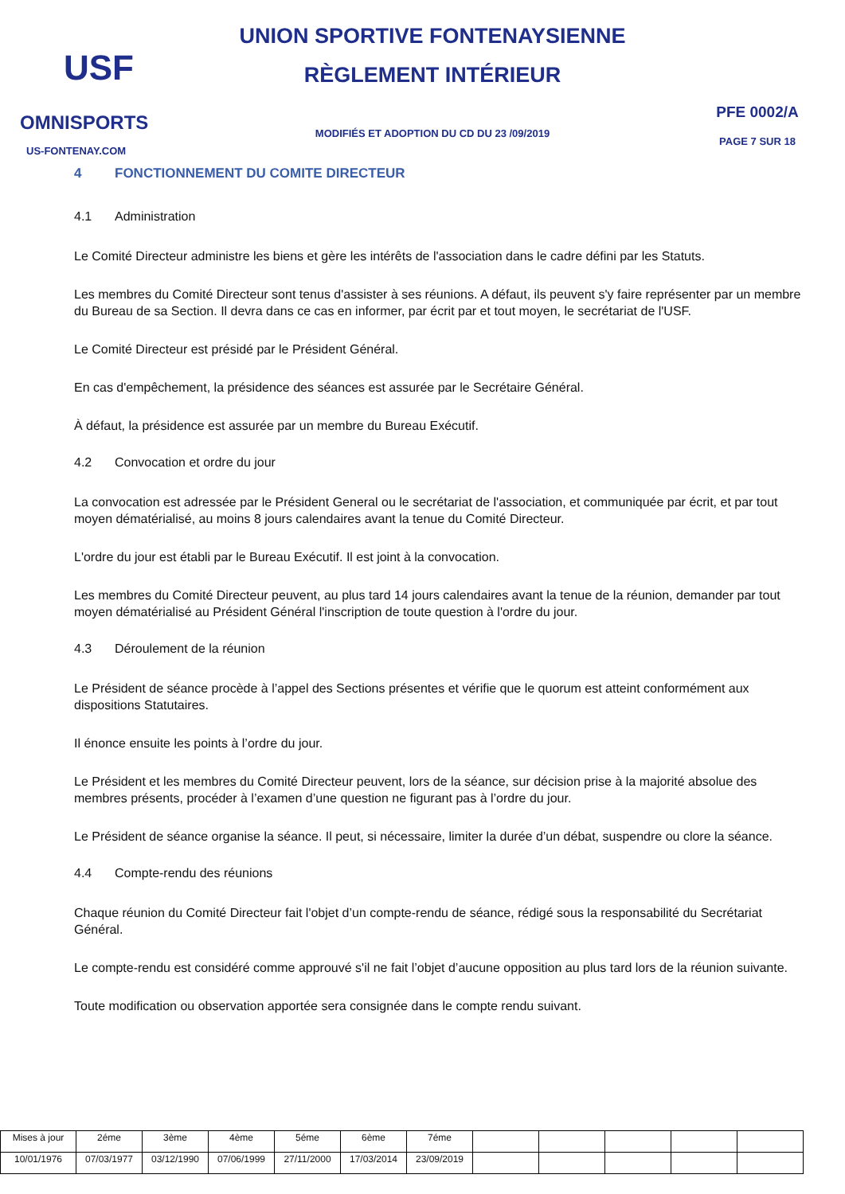USF
OMNISPORTS
US-FONTENAY.COM
UNION SPORTIVE FONTENAYSIENNE
RÈGLEMENT INTÉRIEUR
MODIFIÉS ET ADOPTION DU CD DU 23 /09/2019
PFE 0002/A
PAGE 7 SUR 18
4 FONCTIONNEMENT DU COMITE DIRECTEUR
4.1 Administration
Le Comité Directeur administre les biens et gère les intérêts de l'association dans le cadre défini par les Statuts.
Les membres du Comité Directeur sont tenus d'assister à ses réunions. A défaut, ils peuvent s'y faire représenter par un membre du Bureau de sa Section. Il devra dans ce cas en informer, par écrit par et tout moyen, le secrétariat de l'USF.
Le Comité Directeur est présidé par le Président Général.
En cas d'empêchement, la présidence des séances est assurée par le Secrétaire Général.
À défaut, la présidence est assurée par un membre du Bureau Exécutif.
4.2 Convocation et ordre du jour
La convocation est adressée par le Président General ou le secrétariat de l'association, et communiquée par écrit, et par tout moyen dématérialisé, au moins 8 jours calendaires avant la tenue du Comité Directeur.
L'ordre du jour est établi par le Bureau Exécutif. Il est joint à la convocation.
Les membres du Comité Directeur peuvent, au plus tard 14 jours calendaires avant la tenue de la réunion, demander par tout moyen dématérialisé au Président Général l'inscription de toute question à l'ordre du jour.
4.3 Déroulement de la réunion
Le Président de séance procède à l’appel des Sections présentes et vérifie que le quorum est atteint conformément aux dispositions Statutaires.
Il énonce ensuite les points à l’ordre du jour.
Le Président et les membres du Comité Directeur peuvent, lors de la séance, sur décision prise à la majorité absolue des membres présents, procéder à l’examen d’une question ne figurant pas à l’ordre du jour.
Le Président de séance organise la séance. Il peut, si nécessaire, limiter la durée d’un débat, suspendre ou clore la séance.
4.4 Compte-rendu des réunions
Chaque réunion du Comité Directeur fait l'objet d’un compte-rendu de séance, rédigé sous la responsabilité du Secrétariat Général.
Le compte-rendu est considéré comme approuvé s'il ne fait l’objet d’aucune opposition au plus tard lors de la réunion suivante.
Toute modification ou observation apportée sera consignée dans le compte rendu suivant.
| Mises à jour | 2éme | 3ème | 4ème | 5éme | 6ème | 7éme | | | | | |
| 10/01/1976 | 07/03/1977 | 03/12/1990 | 07/06/1999 | 27/11/2000 | 17/03/2014 | 23/09/2019 | | | | | |